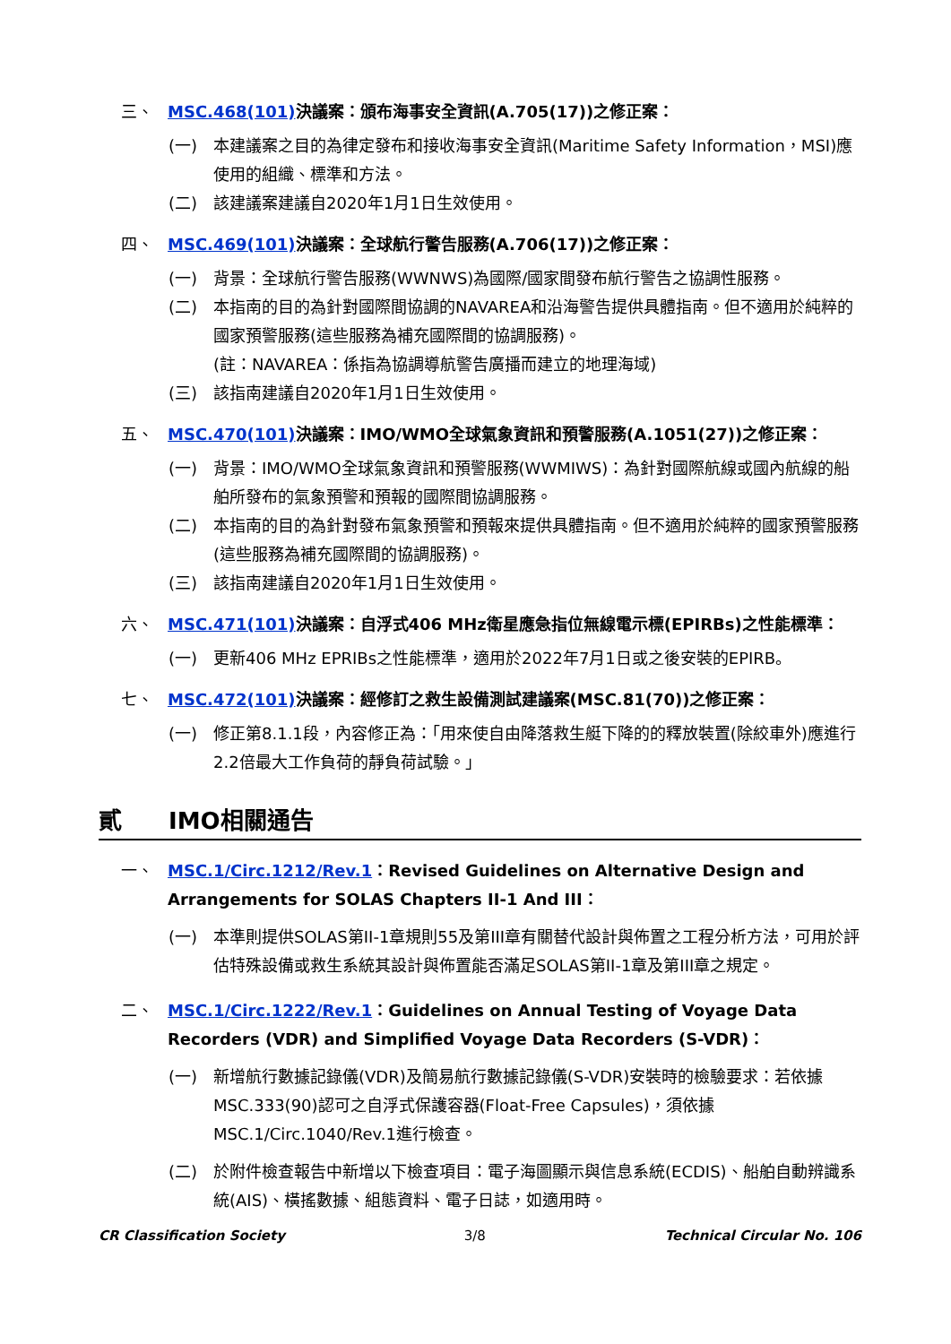三、 MSC.468(101) 決議案：頒布海事安全資訊(A.705(17))之修正案：
(一) 本建議案之目的為律定發布和接收海事安全資訊(Maritime Safety Information，MSI)應使用的組織、標準和方法。
(二) 該建議案建議自2020年1月1日生效使用。
四、 MSC.469(101) 決議案：全球航行警告服務(A.706(17))之修正案：
(一) 背景：全球航行警告服務(WWNWS)為國際/國家間發布航行警告之協調性服務。
(二) 本指南的目的為針對國際間協調的NAVAREA和沿海警告提供具體指南。但不適用於純粹的國家預警服務(這些服務為補充國際間的協調服務)。
(註：NAVAREA：係指為協調導航警告廣播而建立的地理海域)
(三) 該指南建議自2020年1月1日生效使用。
五、 MSC.470(101) 決議案：IMO/WMO全球氣象資訊和預警服務(A.1051(27))之修正案：
(一) 背景：IMO/WMO全球氣象資訊和預警服務(WWMIWS)：為針對國際航線或國內航線的船舶所發布的氣象預警和預報的國際間協調服務。
(二) 本指南的目的為針對發布氣象預警和預報來提供具體指南。但不適用於純粹的國家預警服務(這些服務為補充國際間的協調服務)。
(三) 該指南建議自2020年1月1日生效使用。
六、 MSC.471(101) 決議案：自浮式406 MHz衛星應急指位無線電示標(EPIRBs)之性能標準：
(一) 更新406 MHz EPRIBs之性能標準，適用於2022年7月1日或之後安裝的EPIRB。
七、 MSC.472(101) 決議案：經修訂之救生設備測試建議案(MSC.81(70))之修正案：
(一) 修正第8.1.1段，內容修正為：「用來使自由降落救生艇下降的的釋放裝置(除絞車外)應進行2.2倍最大工作負荷的靜負荷試驗。」
貳 IMO相關通告
一、 MSC.1/Circ.1212/Rev.1：Revised Guidelines on Alternative Design and Arrangements for SOLAS Chapters II-1 And III：
(一) 本準則提供SOLAS第II-1章規則55及第III章有關替代設計與佈置之工程分析方法，可用於評估特殊設備或救生系統其設計與佈置能否滿足SOLAS第II-1章及第III章之規定。
二、 MSC.1/Circ.1222/Rev.1：Guidelines on Annual Testing of Voyage Data Recorders (VDR) and Simplified Voyage Data Recorders (S-VDR)：
(一) 新增航行數據記錄儀(VDR)及簡易航行數據記錄儀(S-VDR)安裝時的檢驗要求：若依據MSC.333(90)認可之自浮式保護容器(Float-Free Capsules)，須依據MSC.1/Circ.1040/Rev.1進行檢查。
(二) 於附件檢查報告中新增以下檢查項目：電子海圖顯示與信息系統(ECDIS)、船舶自動辨識系統(AIS)、橫搖數據、組態資料、電子日誌，如適用時。
CR Classification Society 3/8 Technical Circular No. 106